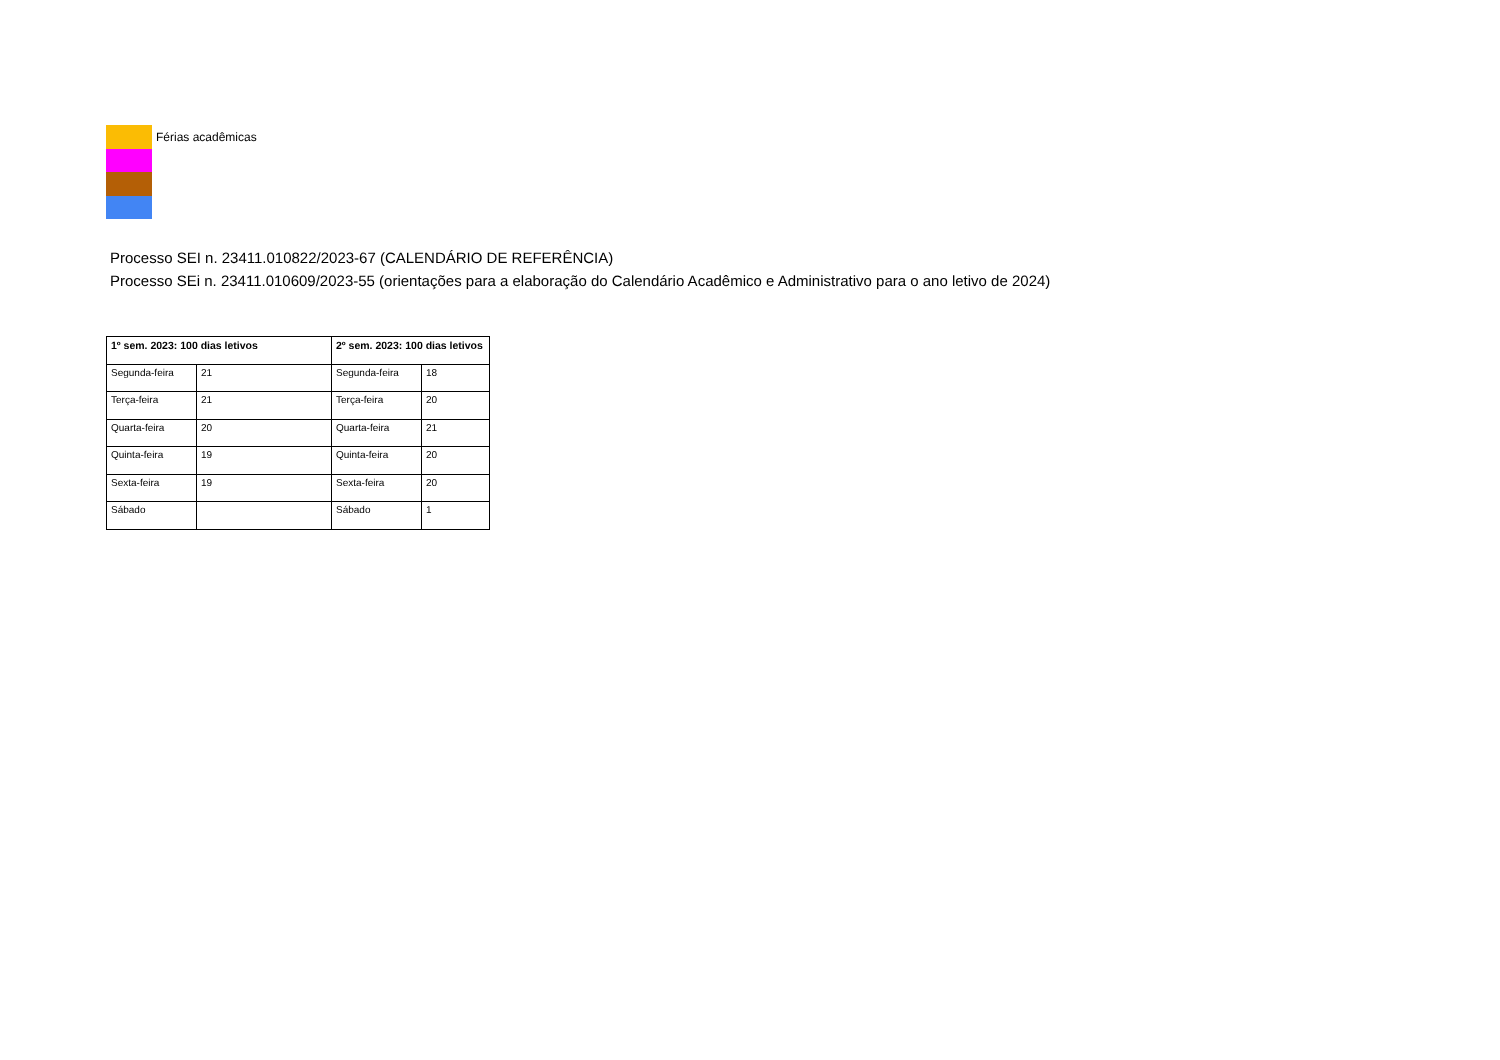Férias acadêmicas
Processo SEI n. 23411.010822/2023-67 (CALENDÁRIO DE REFERÊNCIA)
Processo SEi n. 23411.010609/2023-55 (orientações para a elaboração do Calendário Acadêmico e Administrativo para o ano letivo de 2024)
| 1º sem. 2023: 100 dias letivos | | 2º sem. 2023: 100 dias letivos | |
| --- | --- | --- | --- |
| Segunda-feira | 21 | Segunda-feira | 18 |
| Terça-feira | 21 | Terça-feira | 20 |
| Quarta-feira | 20 | Quarta-feira | 21 |
| Quinta-feira | 19 | Quinta-feira | 20 |
| Sexta-feira | 19 | Sexta-feira | 20 |
| Sábado | | Sábado | 1 |